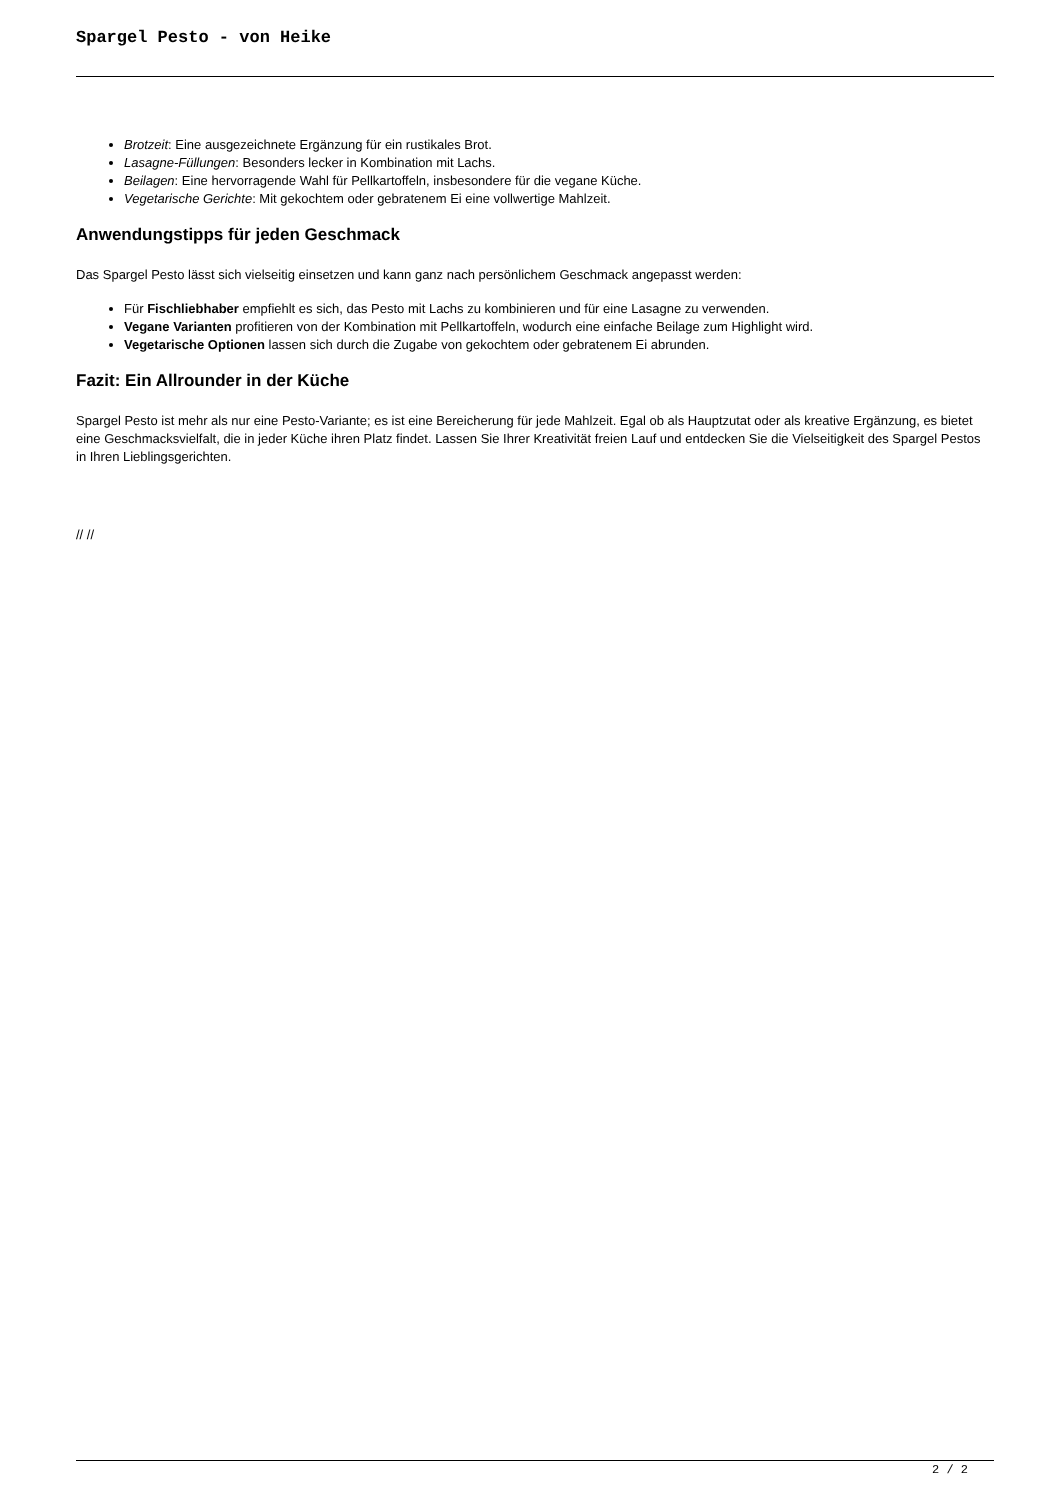Spargel Pesto - von Heike
Brotzeit: Eine ausgezeichnete Ergänzung für ein rustikales Brot.
Lasagne-Füllungen: Besonders lecker in Kombination mit Lachs.
Beilagen: Eine hervorragende Wahl für Pellkartoffeln, insbesondere für die vegane Küche.
Vegetarische Gerichte: Mit gekochtem oder gebratenem Ei eine vollwertige Mahlzeit.
Anwendungstipps für jeden Geschmack
Das Spargel Pesto lässt sich vielseitig einsetzen und kann ganz nach persönlichem Geschmack angepasst werden:
Für Fischliebhaber empfiehlt es sich, das Pesto mit Lachs zu kombinieren und für eine Lasagne zu verwenden.
Vegane Varianten profitieren von der Kombination mit Pellkartoffeln, wodurch eine einfache Beilage zum Highlight wird.
Vegetarische Optionen lassen sich durch die Zugabe von gekochtem oder gebratenem Ei abrunden.
Fazit: Ein Allrounder in der Küche
Spargel Pesto ist mehr als nur eine Pesto-Variante; es ist eine Bereicherung für jede Mahlzeit. Egal ob als Hauptzutat oder als kreative Ergänzung, es bietet eine Geschmacksvielfalt, die in jeder Küche ihren Platz findet. Lassen Sie Ihrer Kreativität freien Lauf und entdecken Sie die Vielseitigkeit des Spargel Pestos in Ihren Lieblingsgerichten.
// //
2 / 2